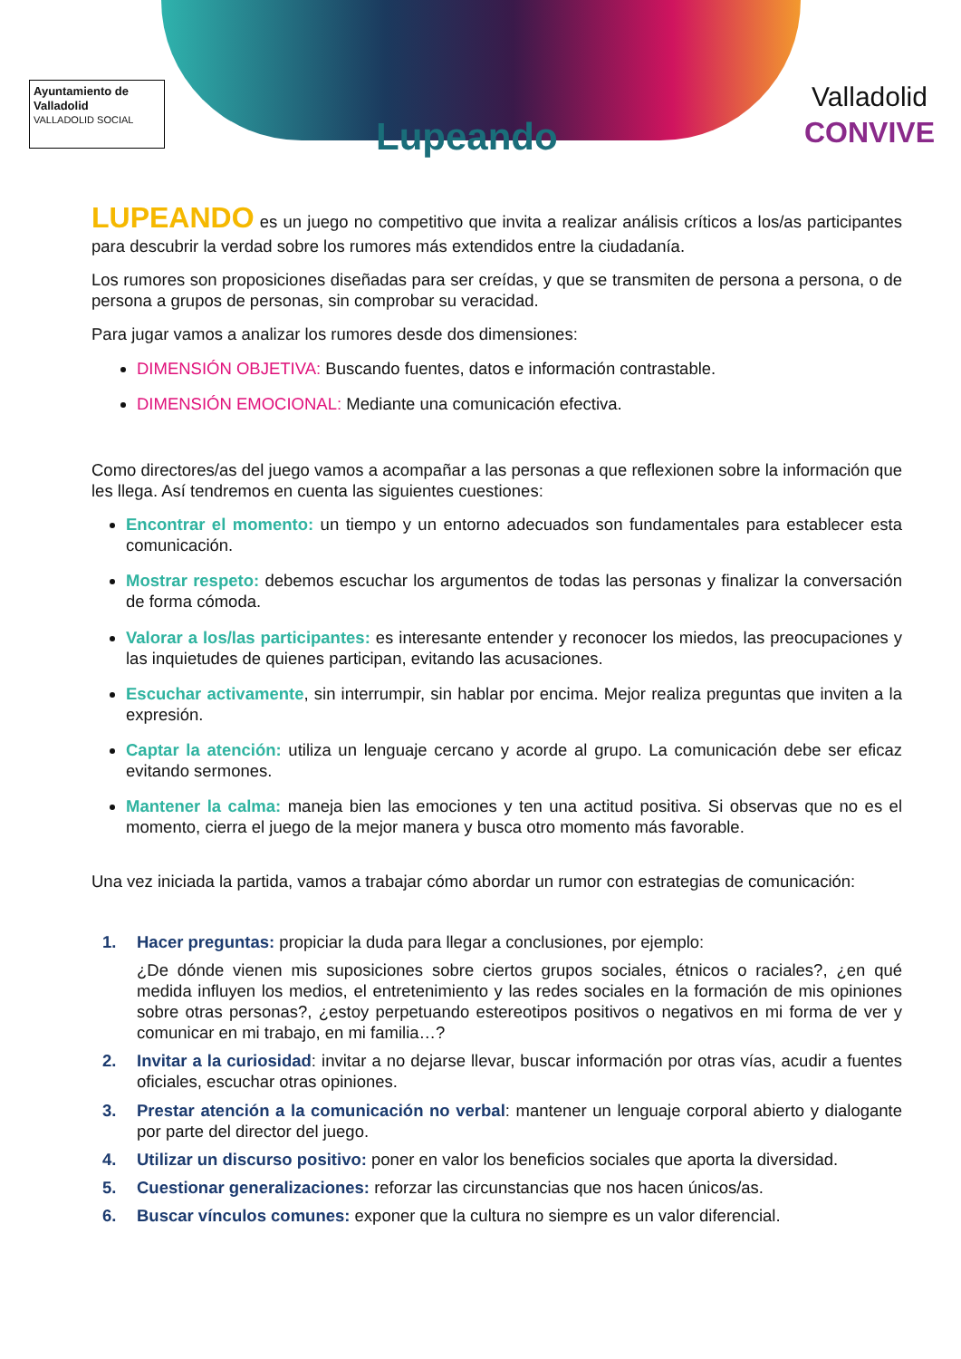Ayuntamiento de Valladolid
VALLADOLID SOCIAL
Lupeando
Valladolid
CONVIVE
LUPEANDO es un juego no competitivo que invita a realizar análisis críticos a los/as participantes para descubrir la verdad sobre los rumores más extendidos entre la ciudadanía.
Los rumores son proposiciones diseñadas para ser creídas, y que se transmiten de persona a persona, o de persona a grupos de personas, sin comprobar su veracidad.
Para jugar vamos a analizar los rumores desde dos dimensiones:
DIMENSIÓN OBJETIVA: Buscando fuentes, datos e información contrastable.
DIMENSIÓN EMOCIONAL: Mediante una comunicación efectiva.
Como directores/as del juego vamos a acompañar a las personas a que reflexionen sobre la información que les llega. Así tendremos en cuenta las siguientes cuestiones:
Encontrar el momento: un tiempo y un entorno adecuados son fundamentales para establecer esta comunicación.
Mostrar respeto: debemos escuchar los argumentos de todas las personas y finalizar la conversación de forma cómoda.
Valorar a los/las participantes: es interesante entender y reconocer los miedos, las preocupaciones y las inquietudes de quienes participan, evitando las acusaciones.
Escuchar activamente, sin interrumpir, sin hablar por encima. Mejor realiza preguntas que inviten a la expresión.
Captar la atención: utiliza un lenguaje cercano y acorde al grupo. La comunicación debe ser eficaz evitando sermones.
Mantener la calma: maneja bien las emociones y ten una actitud positiva. Si observas que no es el momento, cierra el juego de la mejor manera y busca otro momento más favorable.
Una vez iniciada la partida, vamos a trabajar cómo abordar un rumor con estrategias de comunicación:
1. Hacer preguntas: propiciar la duda para llegar a conclusiones, por ejemplo:
¿De dónde vienen mis suposiciones sobre ciertos grupos sociales, étnicos o raciales?, ¿en qué medida influyen los medios, el entretenimiento y las redes sociales en la formación de mis opiniones sobre otras personas?, ¿estoy perpetuando estereotipos positivos o negativos en mi forma de ver y comunicar en mi trabajo, en mi familia…?
2. Invitar a la curiosidad: invitar a no dejarse llevar, buscar información por otras vías, acudir a fuentes oficiales, escuchar otras opiniones.
3. Prestar atención a la comunicación no verbal: mantener un lenguaje corporal abierto y dialogante por parte del director del juego.
4. Utilizar un discurso positivo: poner en valor los beneficios sociales que aporta la diversidad.
5. Cuestionar generalizaciones: reforzar las circunstancias que nos hacen únicos/as.
6. Buscar vínculos comunes: exponer que la cultura no siempre es un valor diferencial.